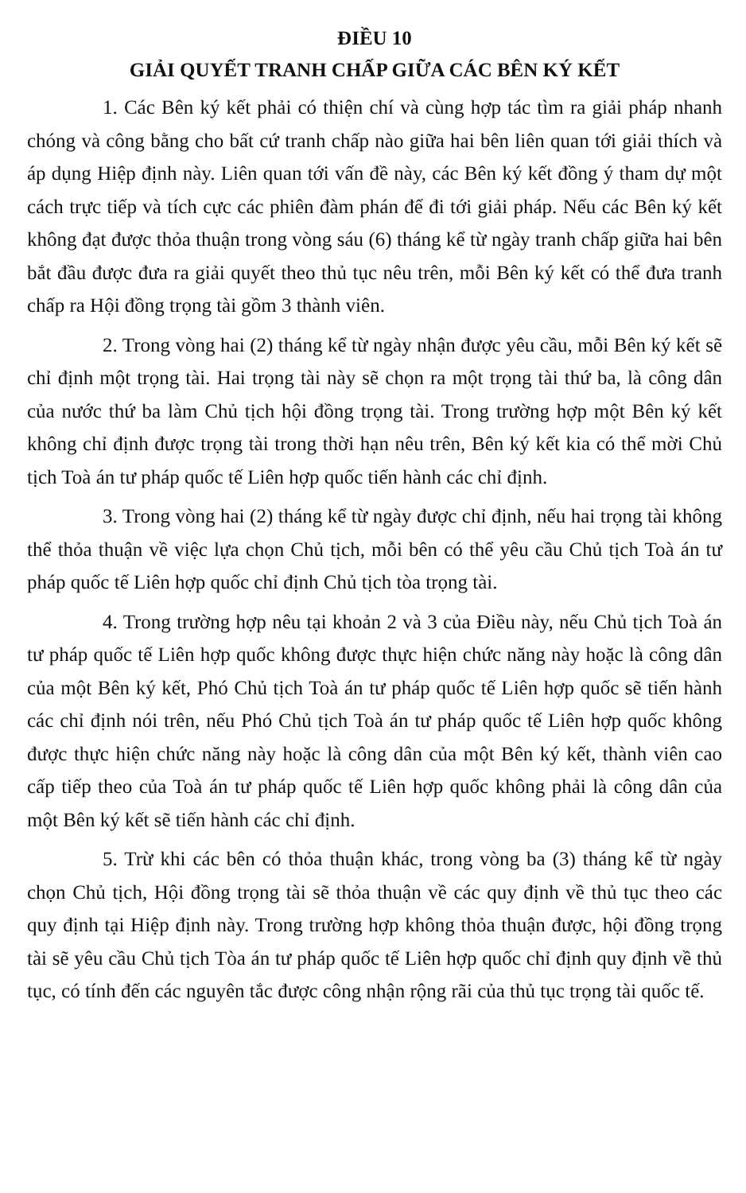ĐIỀU 10
GIẢI QUYẾT TRANH CHẤP GIỮA CÁC BÊN KÝ KẾT
1. Các Bên ký kết phải có thiện chí và cùng hợp tác tìm ra giải pháp nhanh chóng và công bằng cho bất cứ tranh chấp nào giữa hai bên liên quan tới giải thích và áp dụng Hiệp định này. Liên quan tới vấn đề này, các Bên ký kết đồng ý tham dự một cách trực tiếp và tích cực các phiên đàm phán để đi tới giải pháp. Nếu các Bên ký kết không đạt được thỏa thuận trong vòng sáu (6) tháng kể từ ngày tranh chấp giữa hai bên bắt đầu được đưa ra giải quyết theo thủ tục nêu trên, mỗi Bên ký kết có thể đưa tranh chấp ra Hội đồng trọng tài gồm 3 thành viên.
2. Trong vòng hai (2) tháng kể từ ngày nhận được yêu cầu, mỗi Bên ký kết sẽ chỉ định một trọng tài. Hai trọng tài này sẽ chọn ra một trọng tài thứ ba, là công dân của nước thứ ba làm Chủ tịch hội đồng trọng tài. Trong trường hợp một Bên ký kết không chỉ định được trọng tài trong thời hạn nêu trên, Bên ký kết kia có thể mời Chủ tịch Toà án tư pháp quốc tế Liên hợp quốc tiến hành các chỉ định.
3. Trong vòng hai (2) tháng kể từ ngày được chỉ định, nếu hai trọng tài không thể thỏa thuận về việc lựa chọn Chủ tịch, mỗi bên có thể yêu cầu Chủ tịch Toà án tư pháp quốc tế Liên hợp quốc chỉ định Chủ tịch tòa trọng tài.
4. Trong trường hợp nêu tại khoản 2 và 3 của Điều này, nếu Chủ tịch Toà án tư pháp quốc tế Liên hợp quốc không được thực hiện chức năng này hoặc là công dân của một Bên ký kết, Phó Chủ tịch Toà án tư pháp quốc tế Liên hợp quốc sẽ tiến hành các chỉ định nói trên, nếu Phó Chủ tịch Toà án tư pháp quốc tế Liên hợp quốc không được thực hiện chức năng này hoặc là công dân của một Bên ký kết, thành viên cao cấp tiếp theo của Toà án tư pháp quốc tế Liên hợp quốc không phải là công dân của một Bên ký kết sẽ tiến hành các chỉ định.
5. Trừ khi các bên có thỏa thuận khác, trong vòng ba (3) tháng kể từ ngày chọn Chủ tịch, Hội đồng trọng tài sẽ thỏa thuận về các quy định về thủ tục theo các quy định tại Hiệp định này. Trong trường hợp không thỏa thuận được, hội đồng trọng tài sẽ yêu cầu Chủ tịch Tòa án tư pháp quốc tế Liên hợp quốc chỉ định quy định về thủ tục, có tính đến các nguyên tắc được công nhận rộng rãi của thủ tục trọng tài quốc tế.